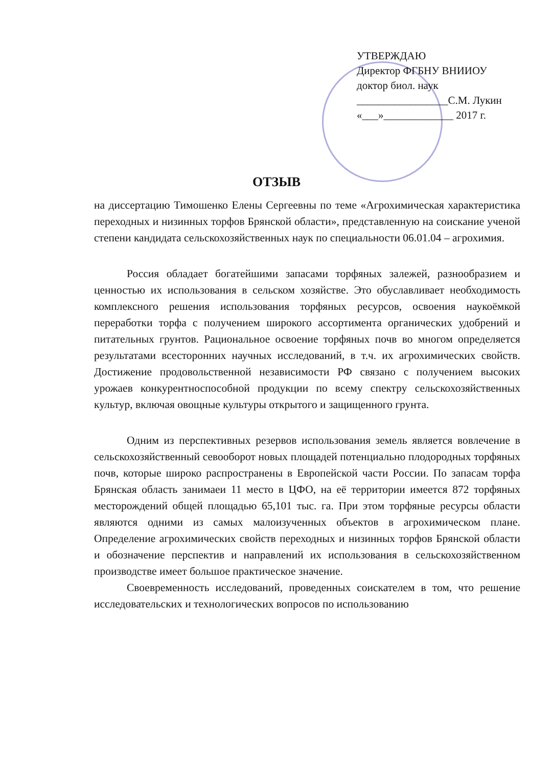УТВЕРЖДАЮ
Директор ФГБНУ ВНИИОУ
доктор биол. наук
_________________С.М. Лукин
«___»_____________ 2017 г.
ОТЗЫВ
на диссертацию Тимошенко Елены Сергеевны по теме «Агрохимическая характеристика переходных и низинных торфов Брянской области», представленную на соискание ученой степени кандидата сельскохозяйственных наук по специальности 06.01.04 – агрохимия.
Россия обладает богатейшими запасами торфяных залежей, разнообразием и ценностью их использования в сельском хозяйстве. Это обуславливает необходимость комплексного решения использования торфяных ресурсов, освоения наукоёмкой переработки торфа с получением широкого ассортимента органических удобрений и питательных грунтов. Рациональное освоение торфяных почв во многом определяется результатами всесторонних научных исследований, в т.ч. их агрохимических свойств. Достижение продовольственной независимости РФ связано с получением высоких урожаев конкурентноспособной продукции по всему спектру сельскохозяйственных культур, включая овощные культуры открытого и защищенного грунта.
Одним из перспективных резервов использования земель является вовлечение в сельскохозяйственный севооборот новых площадей потенциально плодородных торфяных почв, которые широко распространены в Европейской части России. По запасам торфа Брянская область занимаеи 11 место в ЦФО, на её территории имеется 872 торфяных месторождений общей площадью 65,101 тыс. га. При этом торфяные ресурсы области являются одними из самых малоизученных объектов в агрохимическом плане. Определение агрохимических свойств переходных и низинных торфов Брянской области и обозначение перспектив и направлений их использования в сельскохозяйственном производстве имеет большое практическое значение.
Своевременность исследований, проведенных соискателем в том, что решение исследовательских и технологических вопросов по использованию